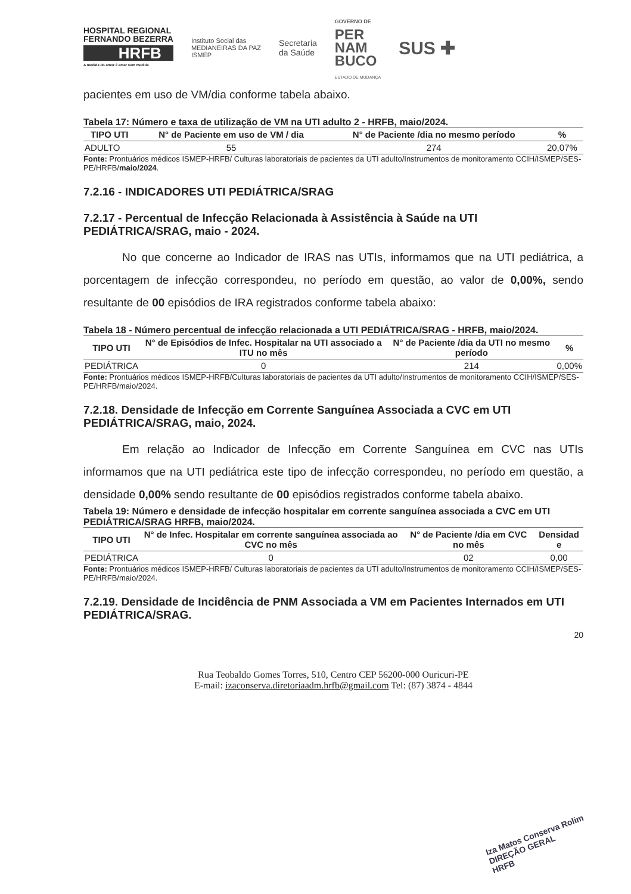HOSPITAL REGIONAL
FERNANDO BEZERRA
HRFB
A medida do amor é amar sem medida
Instituto Social das
MEDIANEIRAS DA PAZ
ISMEP
Secretaria
da Saúde
GOVERNO DE
PER
NAM
BUCO
ESTADO DE MUDANÇA
SUS ✚
pacientes em uso de VM/dia conforme tabela abaixo.
Tabela 17: Número e taxa de utilização de VM na UTI adulto 2 - HRFB, maio/2024.
| TIPO UTI | N° de Paciente em uso de VM / dia | N° de Paciente /dia no mesmo período | % |
| --- | --- | --- | --- |
| ADULTO | 55 | 274 | 20,07% |
Fonte: Prontuários médicos ISMEP-HRFB/ Culturas laboratoriais de pacientes da UTI adulto/Instrumentos de monitoramento CCIH/ISMEP/SES-PE/HRFB/maio/2024.
7.2.16 - INDICADORES UTI PEDIÁTRICA/SRAG
7.2.17 - Percentual de Infecção Relacionada à Assistência à Saúde na UTI PEDIÁTRICA/SRAG, maio - 2024.
No que concerne ao Indicador de IRAS nas UTIs, informamos que na UTI pediátrica, a porcentagem de infecção correspondeu, no período em questão, ao valor de 0,00%, sendo resultante de 00 episódios de IRA registrados conforme tabela abaixo:
Tabela 18 - Número percentual de infecção relacionada a UTI PEDIÁTRICA/SRAG - HRFB, maio/2024.
| TIPO UTI | N° de Episódios de Infec. Hospitalar na UTI associado a ITU no mês | N° de Paciente /dia da UTI no mesmo período | % |
| --- | --- | --- | --- |
| PEDIÁTRICA | 0 | 214 | 0,00% |
Fonte: Prontuários médicos ISMEP-HRFB/Culturas laboratoriais de pacientes da UTI adulto/Instrumentos de monitoramento CCIH/ISMEP/SES-PE/HRFB/maio/2024.
7.2.18. Densidade de Infecção em Corrente Sanguínea Associada a CVC em UTI PEDIÁTRICA/SRAG, maio, 2024.
Em relação ao Indicador de Infecção em Corrente Sanguínea em CVC nas UTIs informamos que na UTI pediátrica este tipo de infecção correspondeu, no período em questão, a densidade 0,00% sendo resultante de 00 episódios registrados conforme tabela abaixo.
Tabela 19: Número e densidade de infecção hospitalar em corrente sanguínea associada a CVC em UTI PEDIÁTRICA/SRAG HRFB, maio/2024.
| TIPO UTI | N° de Infec. Hospitalar em corrente sanguínea associada ao CVC no mês | N° de Paciente /dia em CVC no mês | Densidad e |
| --- | --- | --- | --- |
| PEDIÁTRICA | 0 | 02 | 0,00 |
Fonte: Prontuários médicos ISMEP-HRFB/ Culturas laboratoriais de pacientes da UTI adulto/Instrumentos de monitoramento CCIH/ISMEP/SES-PE/HRFB/maio/2024.
7.2.19. Densidade de Incidência de PNM Associada a VM em Pacientes Internados em UTI PEDIÁTRICA/SRAG.
20
Rua Teobaldo Gomes Torres, 510, Centro CEP 56200-000 Ouricuri-PE
E-mail: izaconserva.diretoriaadm.hrfb@gmail.com Tel: (87) 3874 - 4844
Iza Matos Conserva Rolim
DIREÇÃO GERAL
HRFB